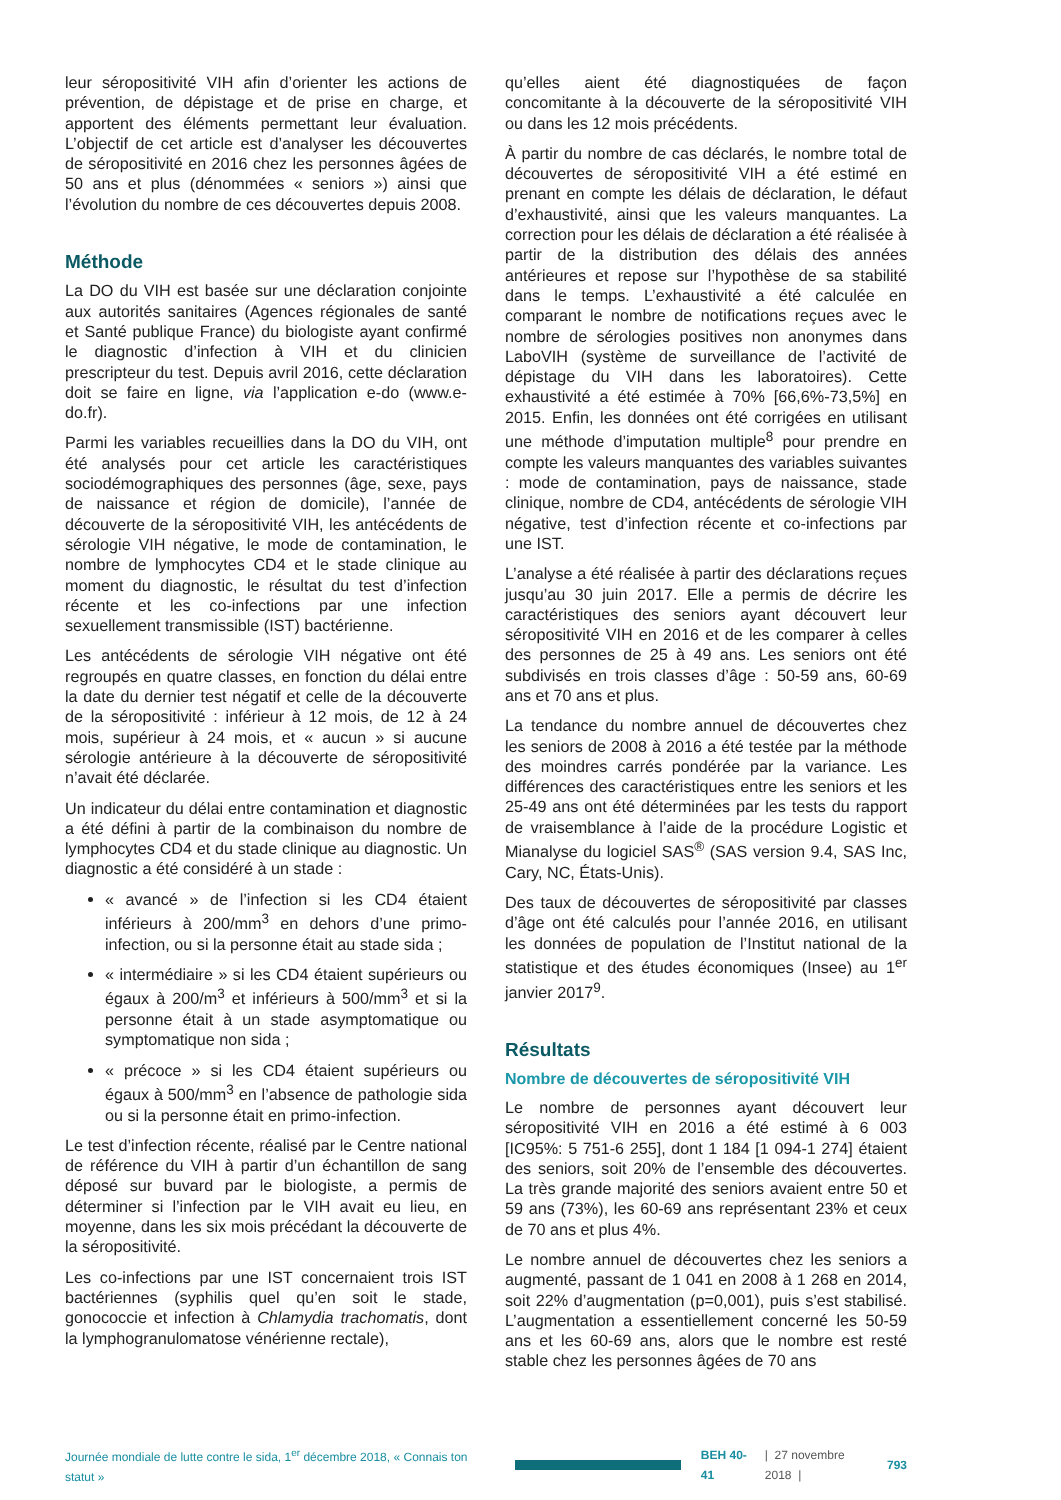leur séropositivité VIH afin d’orienter les actions de prévention, de dépistage et de prise en charge, et apportent des éléments permettant leur évaluation. L’objectif de cet article est d’analyser les découvertes de séropositivité en 2016 chez les personnes âgées de 50 ans et plus (dénommées « seniors ») ainsi que l’évolution du nombre de ces découvertes depuis 2008.
Méthode
La DO du VIH est basée sur une déclaration conjointe aux autorités sanitaires (Agences régionales de santé et Santé publique France) du biologiste ayant confirmé le diagnostic d’infection à VIH et du clinicien prescripteur du test. Depuis avril 2016, cette déclaration doit se faire en ligne, via l’application e-do (www.e-do.fr).
Parmi les variables recueillies dans la DO du VIH, ont été analysés pour cet article les caractéristiques sociodémographiques des personnes (âge, sexe, pays de naissance et région de domicile), l’année de découverte de la séropositivité VIH, les antécédents de sérologie VIH négative, le mode de contamination, le nombre de lymphocytes CD4 et le stade clinique au moment du diagnostic, le résultat du test d’infection récente et les co-infections par une infection sexuellement transmissible (IST) bactérienne.
Les antécédents de sérologie VIH négative ont été regroupés en quatre classes, en fonction du délai entre la date du dernier test négatif et celle de la découverte de la séropositivité : inférieur à 12 mois, de 12 à 24 mois, supérieur à 24 mois, et « aucun » si aucune sérologie antérieure à la découverte de séropositivité n’avait été déclarée.
Un indicateur du délai entre contamination et diagnostic a été défini à partir de la combinaison du nombre de lymphocytes CD4 et du stade clinique au diagnostic. Un diagnostic a été considéré à un stade :
« avancé » de l’infection si les CD4 étaient inférieurs à 200/mm<sup>3</sup> en dehors d’une primo-infection, ou si la personne était au stade sida ;
« intermédiaire » si les CD4 étaient supérieurs ou égaux à 200/m<sup>3</sup> et inférieurs à 500/mm<sup>3</sup> et si la personne était à un stade asymptomatique ou symptomatique non sida ;
« précoce » si les CD4 étaient supérieurs ou égaux à 500/mm<sup>3</sup> en l’absence de pathologie sida ou si la personne était en primo-infection.
Le test d’infection récente, réalisé par le Centre national de référence du VIH à partir d’un échantillon de sang déposé sur buvard par le biologiste, a permis de déterminer si l’infection par le VIH avait eu lieu, en moyenne, dans les six mois précédant la découverte de la séropositivité.
Les co-infections par une IST concernaient trois IST bactériennes (syphilis quel qu’en soit le stade, gonococcie et infection à Chlamydia trachomatis, dont la lymphogranulomatose vénérienne rectale),
qu’elles aient été diagnostiquées de façon concomitante à la découverte de la séropositivité VIH ou dans les 12 mois précédents.
À partir du nombre de cas déclarés, le nombre total de découvertes de séropositivité VIH a été estimé en prenant en compte les délais de déclaration, le défaut d’exhaustivité, ainsi que les valeurs manquantes. La correction pour les délais de déclaration a été réalisée à partir de la distribution des délais des années antérieures et repose sur l’hypothèse de sa stabilité dans le temps. L’exhaustivité a été calculée en comparant le nombre de notifications reçues avec le nombre de sérologies positives non anonymes dans LaboVIH (système de surveillance de l’activité de dépistage du VIH dans les laboratoires). Cette exhaustivité a été estimée à 70% [66,6%-73,5%] en 2015. Enfin, les données ont été corrigées en utilisant une méthode d’imputation multiple<sup>8</sup> pour prendre en compte les valeurs manquantes des variables suivantes : mode de contamination, pays de naissance, stade clinique, nombre de CD4, antécédents de sérologie VIH négative, test d’infection récente et co-infections par une IST.
L’analyse a été réalisée à partir des déclarations reçues jusqu’au 30 juin 2017. Elle a permis de décrire les caractéristiques des seniors ayant découvert leur séropositivité VIH en 2016 et de les comparer à celles des personnes de 25 à 49 ans. Les seniors ont été subdivisés en trois classes d’âge : 50-59 ans, 60-69 ans et 70 ans et plus.
La tendance du nombre annuel de découvertes chez les seniors de 2008 à 2016 a été testée par la méthode des moindres carrés pondérée par la variance. Les différences des caractéristiques entre les seniors et les 25-49 ans ont été déterminées par les tests du rapport de vraisemblance à l’aide de la procédure Logistic et Mianalyse du logiciel SAS<sup>®</sup> (SAS version 9.4, SAS Inc, Cary, NC, États-Unis).
Des taux de découvertes de séropositivité par classes d’âge ont été calculés pour l’année 2016, en utilisant les données de population de l’Institut national de la statistique et des études économiques (Insee) au 1<sup>er</sup> janvier 2017<sup>9</sup>.
Résultats
Nombre de découvertes de séropositivité VIH
Le nombre de personnes ayant découvert leur séropositivité VIH en 2016 a été estimé à 6 003 [IC95%: 5 751-6 255], dont 1 184 [1 094-1 274] étaient des seniors, soit 20% de l’ensemble des découvertes. La très grande majorité des seniors avaient entre 50 et 59 ans (73%), les 60-69 ans représentant 23% et ceux de 70 ans et plus 4%.
Le nombre annuel de découvertes chez les seniors a augmenté, passant de 1 041 en 2008 à 1 268 en 2014, soit 22% d’augmentation (p=0,001), puis s’est stabilisé. L’augmentation a essentiellement concerné les 50-59 ans et les 60-69 ans, alors que le nombre est resté stable chez les personnes âgées de 70 ans
Journée mondiale de lutte contre le sida, 1<sup>er</sup> décembre 2018, « Connais ton statut » BEH 40-41 | 27 novembre 2018 | 793